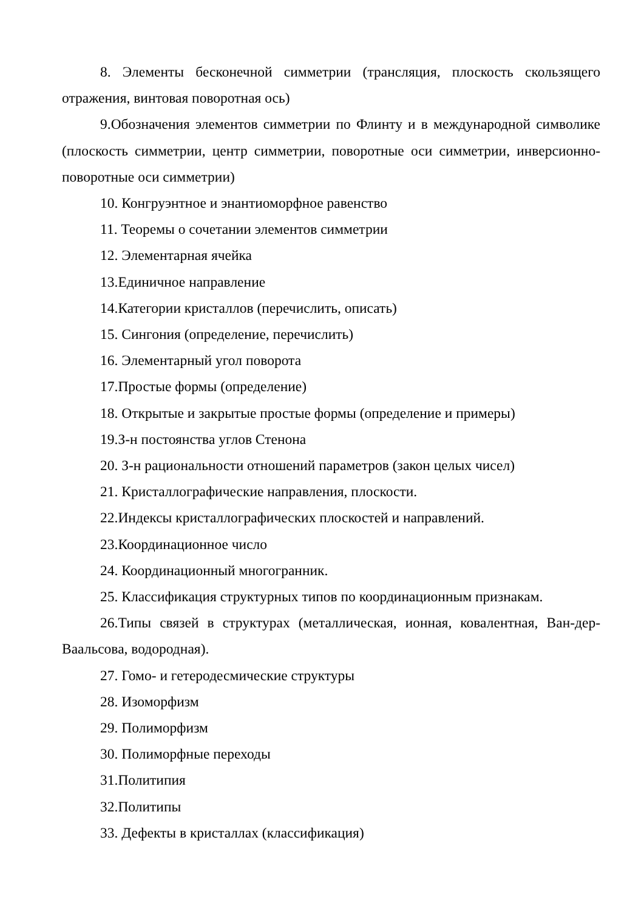8. Элементы бесконечной симметрии (трансляция, плоскость скользящего отражения, винтовая поворотная ось)
9.Обозначения элементов симметрии по Флинту и в международной символике (плоскость симметрии, центр симметрии, поворотные оси симметрии, инверсионно-поворотные оси симметрии)
10. Конгруэнтное и энантиоморфное равенство
11. Теоремы о сочетании элементов симметрии
12. Элементарная ячейка
13.Единичное направление
14.Категории кристаллов (перечислить, описать)
15. Сингония (определение, перечислить)
16. Элементарный угол поворота
17.Простые формы (определение)
18. Открытые и закрытые простые формы (определение и примеры)
19.З-н постоянства углов Стенона
20. З-н рациональности отношений параметров (закон целых чисел)
21. Кристаллографические направления, плоскости.
22.Индексы кристаллографических плоскостей и направлений.
23.Координационное число
24. Координационный многогранник.
25. Классификация структурных типов по координационным признакам.
26.Типы связей в структурах (металлическая, ионная, ковалентная, Ван-дер-Ваальсова, водородная).
27. Гомо- и гетеродесмические структуры
28. Изоморфизм
29. Полиморфизм
30. Полиморфные переходы
31.Политипия
32.Политипы
33. Дефекты в кристаллах (классификация)